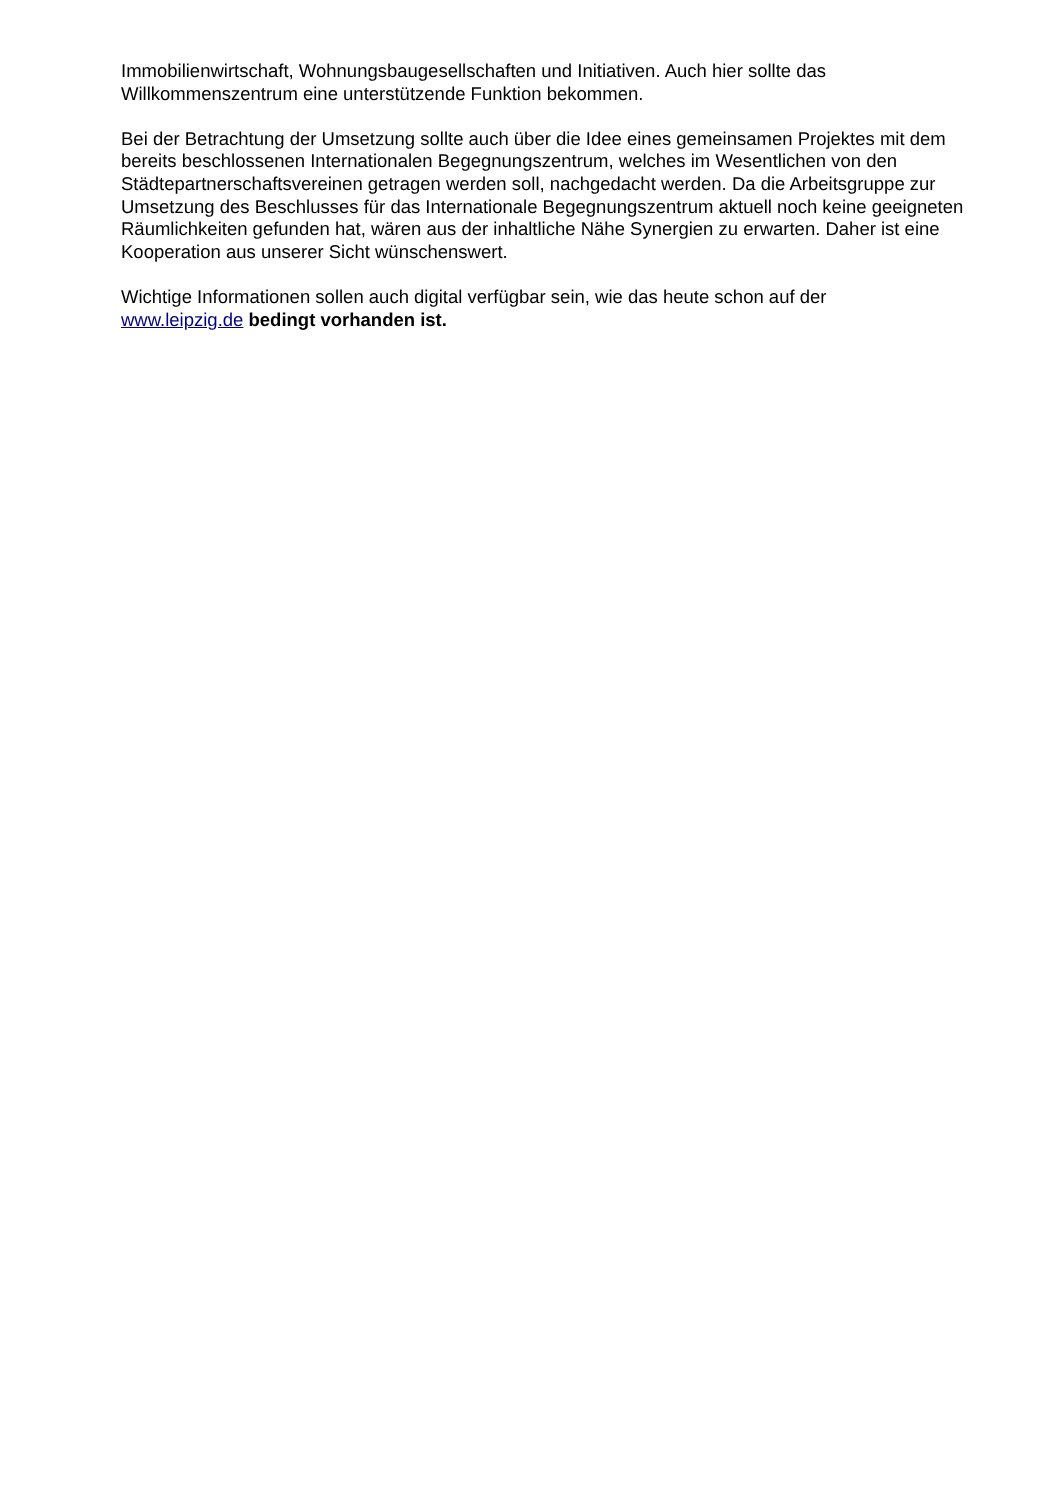Immobilienwirtschaft, Wohnungsbaugesellschaften und Initiativen. Auch hier sollte das
Willkommenszentrum eine unterstützende Funktion bekommen.
Bei der Betrachtung der Umsetzung sollte auch über die Idee eines gemeinsamen Projektes mit dem bereits beschlossenen Internationalen Begegnungszentrum, welches im Wesentlichen von den Städtepartnerschaftsvereinen getragen werden soll, nachgedacht werden. Da die Arbeitsgruppe zur Umsetzung des Beschlusses für das Internationale Begegnungszentrum aktuell noch keine geeigneten Räumlichkeiten gefunden hat, wären aus der inhaltliche Nähe Synergien zu erwarten. Daher ist eine Kooperation aus unserer Sicht wünschenswert.
Wichtige Informationen sollen auch digital verfügbar sein, wie das heute schon auf der
www.leipzig.de bedingt vorhanden ist.